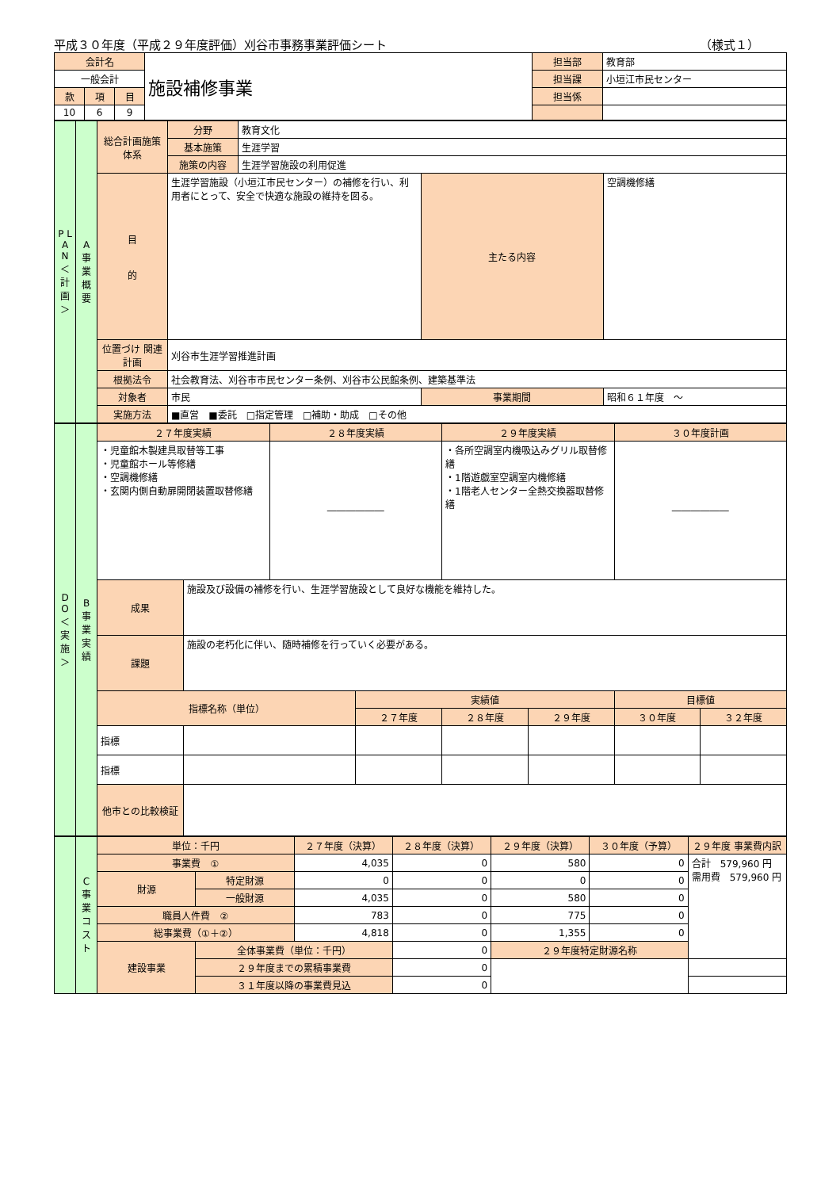平成３０年度（平成２９年度評価）刈谷市事務事業評価シート （様式１）
| 会計名 | | | 施設補修事業 | 担当部 | 教育部 |
| 一般会計 | | | | 担当課 | 小垣江市民センター |
| 款 | 項 | 目 | | 担当係 | |
| 10 | 6 | 9 | | | |
| P L A N ＜計画＞ | A 事業概要 | 総合計画施策体系 | 分野 | 教育文化 | | |
| | | | 基本施策 | 生涯学習 | | |
| | | | 施策の内容 | 生涯学習施設の利用促進 | | |
| | | 目 的 | 生涯学習施設（小垣江市民センター）の補修を行い、利用者にとって、安全で快適な施設の維持を図る。 | | 主たる内容 | 空調機修繕 |
| | | 位置づけ 関連計画 | 刈谷市生涯学習推進計画 | | | |
| | | 根拠法令 | 社会教育法、刈谷市市民センター条例、刈谷市公民館条例、建築基準法 | | | |
| | | 対象者 | 市民 | | 事業期間 | 昭和６１年度 ～ |
| | | 実施方法 | ■直営 ■委託 □指定管理 □補助・助成 □その他 | | | |
| D O ＜実施＞ | B 事業実績 | ２７年度実績 | | ２８年度実績 | | ２９年度実績 | | ３０年度計画 | |
| | | ・児童館木製建具取替等工事 ・児童館ホール等修繕 ・空調機修繕 ・玄関内側自動扉開閉装置取替修繕 | | ―――――― | | ・各所空調室内機吸込みグリル取替修繕 ・1階遊戯室空調室内機修繕 ・1階老人センター全熱交換器取替修繕 | | ―――――― | |
| | | 成果 | 施設及び設備の補修を行い、生涯学習施設として良好な機能を維持した。 | | | | | | |
| | | 課題 | 施設の老朽化に伴い、随時補修を行っていく必要がある。 | | | | | | |
| | | 指標名称（単位） | | | 実績値 | | | 目標値 | |
| | | | | | ２７年度 | ２８年度 | ２９年度 | ３０年度 | ３２年度 |
| | | 指標 | | | | | | | |
| | | 指標 | | | | | | | |
| | | 他市との比較検証 | | | | | | | |
| | C 事業コスト | 単位：千円 | | ２７年度（決算） | ２８年度（決算） | ２９年度（決算） | ３０年度（予算） | ２９年度 事業費内訳 |
| | | 事業費 ① | | 4,035 | 0 | 580 | 0 | 合計 579,960 円 需用費 579,960 円 |
| | | 財源 | 特定財源 | 0 | 0 | 0 | 0 | |
| | | | 一般財源 | 4,035 | 0 | 580 | 0 | |
| | | 職員人件費 ② | | 783 | 0 | 775 | 0 | |
| | | 総事業費（①＋②） | | 4,818 | 0 | 1,355 | 0 | |
| | | 建設事業 | 全体事業費（単位：千円） | | 0 | ２９年度特定財源名称 | | |
| | | | ２９年度までの累積事業費 | | 0 | | | |
| | | | ３１年度以降の事業費見込 | | 0 | | | |